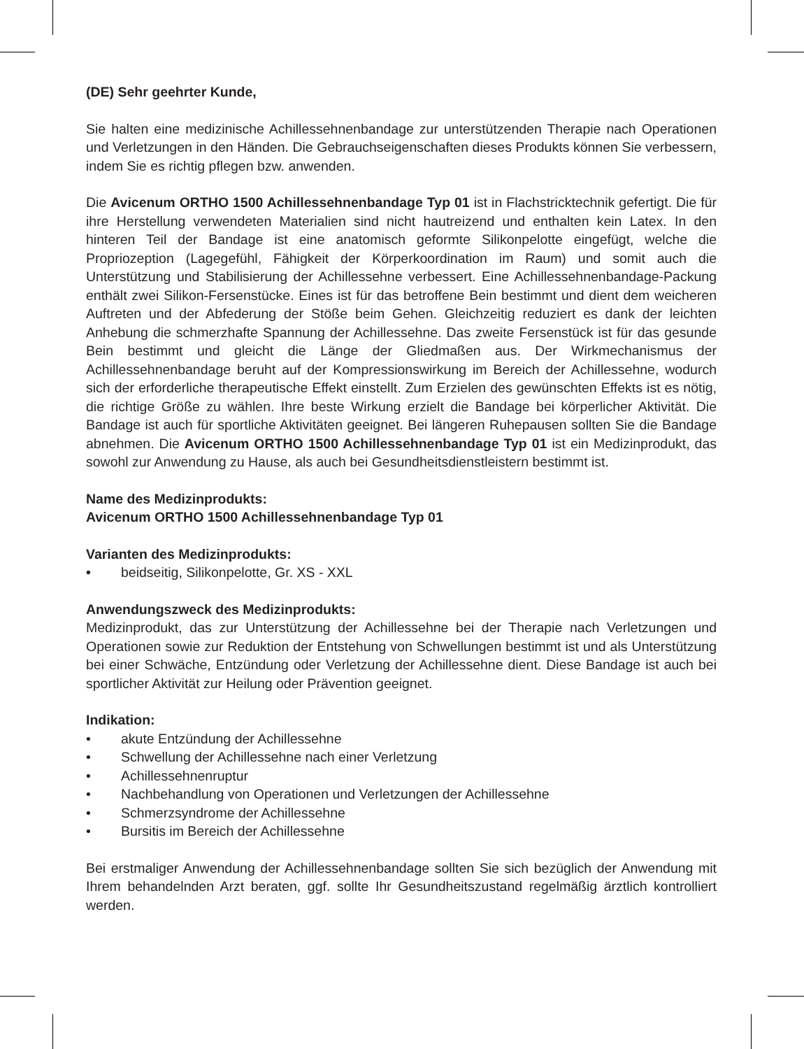(DE) Sehr geehrter Kunde,
Sie halten eine medizinische Achillessehnenbandage zur unterstützenden Therapie nach Operationen und Verletzungen in den Händen. Die Gebrauchseigenschaften dieses Produkts können Sie verbessern, indem Sie es richtig pflegen bzw. anwenden.
Die Avicenum ORTHO 1500 Achillessehnenbandage Typ 01 ist in Flachstricktechnik gefertigt. Die für ihre Herstellung verwendeten Materialien sind nicht hautreizend und enthalten kein Latex. In den hinteren Teil der Bandage ist eine anatomisch geformte Silikonpelotte eingefügt, welche die Propriozeption (Lagegefühl, Fähigkeit der Körperkoordination im Raum) und somit auch die Unterstützung und Stabilisierung der Achillessehne verbessert. Eine Achillessehnenbandage-Packung enthält zwei Silikon-Fersenstücke. Eines ist für das betroffene Bein bestimmt und dient dem weicheren Auftreten und der Abfederung der Stöße beim Gehen. Gleichzeitig reduziert es dank der leichten Anhebung die schmerzhafte Spannung der Achillessehne. Das zweite Fersenstück ist für das gesunde Bein bestimmt und gleicht die Länge der Gliedmaßen aus. Der Wirkmechanismus der Achillessehnenbandage beruht auf der Kompressionswirkung im Bereich der Achillessehne, wodurch sich der erforderliche therapeutische Effekt einstellt. Zum Erzielen des gewünschten Effekts ist es nötig, die richtige Größe zu wählen. Ihre beste Wirkung erzielt die Bandage bei körperlicher Aktivität. Die Bandage ist auch für sportliche Aktivitäten geeignet. Bei längeren Ruhepausen sollten Sie die Bandage abnehmen. Die Avicenum ORTHO 1500 Achillessehnenbandage Typ 01 ist ein Medizinprodukt, das sowohl zur Anwendung zu Hause, als auch bei Gesundheitsdienstleistern bestimmt ist.
Name des Medizinprodukts:
Avicenum ORTHO 1500 Achillessehnenbandage Typ 01
Varianten des Medizinprodukts:
• beidseitig, Silikonpelotte, Gr. XS - XXL
Anwendungszweck des Medizinprodukts:
Medizinprodukt, das zur Unterstützung der Achillessehne bei der Therapie nach Verletzungen und Operationen sowie zur Reduktion der Entstehung von Schwellungen bestimmt ist und als Unterstützung bei einer Schwäche, Entzündung oder Verletzung der Achillessehne dient. Diese Bandage ist auch bei sportlicher Aktivität zur Heilung oder Prävention geeignet.
Indikation:
• akute Entzündung der Achillessehne
• Schwellung der Achillessehne nach einer Verletzung
• Achillessehnenruptur
• Nachbehandlung von Operationen und Verletzungen der Achillessehne
• Schmerzsyndrome der Achillessehne
• Bursitis im Bereich der Achillessehne
Bei erstmaliger Anwendung der Achillessehnenbandage sollten Sie sich bezüglich der Anwendung mit Ihrem behandelnden Arzt beraten, ggf. sollte Ihr Gesundheitszustand regelmäßig ärztlich kontrolliert werden.